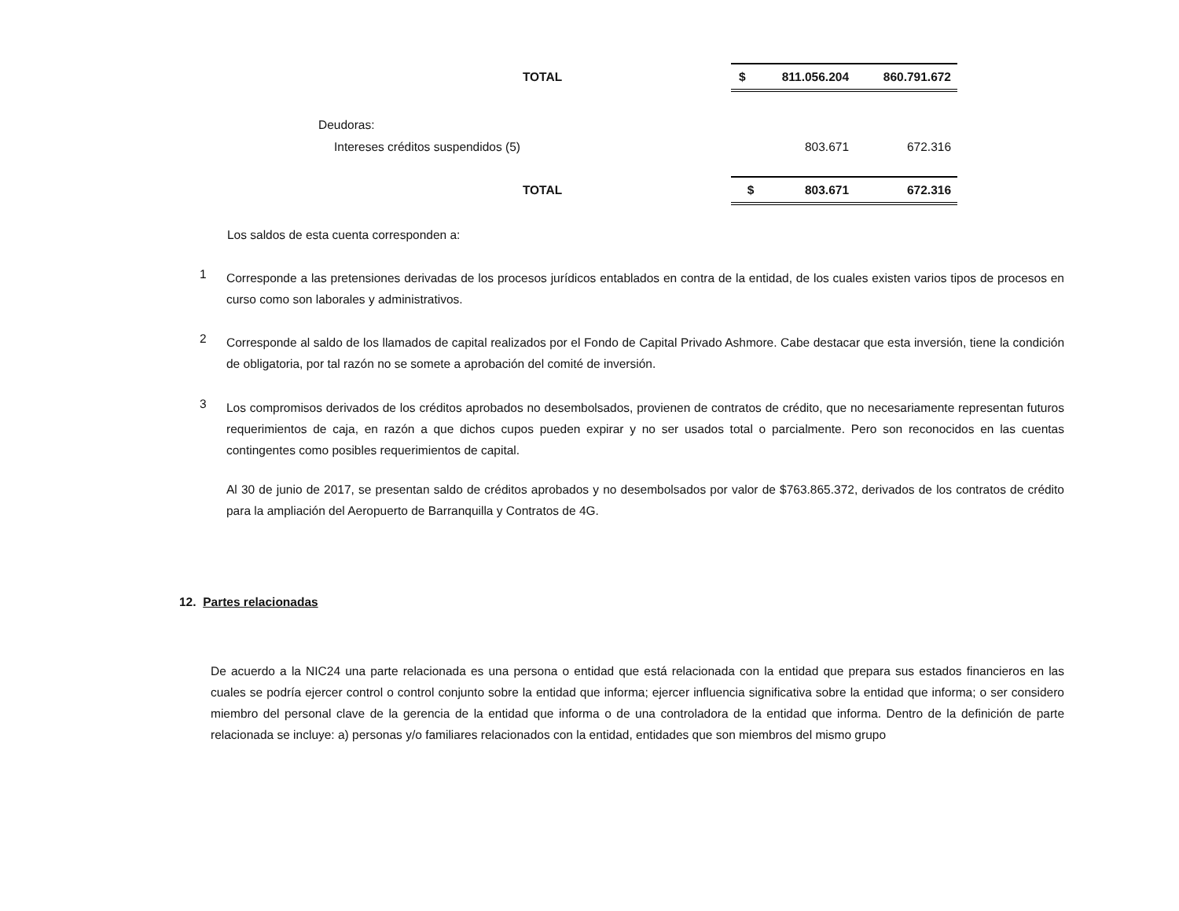| TOTAL | | $ | 811.056.204 | 860.791.672 |
| Deudoras: | | | | |
| Intereses créditos suspendidos (5) | | | 803.671 | 672.316 |
| TOTAL | | $ | 803.671 | 672.316 |
Los saldos de esta cuenta corresponden a:
1
Corresponde a las pretensiones derivadas de los procesos jurídicos entablados en contra de la entidad, de los cuales existen varios tipos de procesos en curso como son laborales y administrativos.
2
Corresponde al saldo de los llamados de capital realizados por el Fondo de Capital Privado Ashmore. Cabe destacar que esta inversión, tiene la condición de obligatoria, por tal razón no se somete a aprobación del comité de inversión.
3
Los compromisos derivados de los créditos aprobados no desembolsados, provienen de contratos de crédito, que no necesariamente representan futuros requerimientos de caja, en razón a que dichos cupos pueden expirar y no ser usados total o parcialmente. Pero son reconocidos en las cuentas contingentes como posibles requerimientos de capital.
Al 30 de junio de 2017, se presentan saldo de créditos aprobados y no desembolsados por valor de $763.865.372, derivados de los contratos de crédito para la ampliación del Aeropuerto de Barranquilla y Contratos de 4G.
12. Partes relacionadas
De acuerdo a la NIC24 una parte relacionada es una persona o entidad que está relacionada con la entidad que prepara sus estados financieros en las cuales se podría ejercer control o control conjunto sobre la entidad que informa; ejercer influencia significativa sobre la entidad que informa; o ser considero miembro del personal clave de la gerencia de la entidad que informa o de una controladora de la entidad que informa. Dentro de la definición de parte relacionada se incluye: a) personas y/o familiares relacionados con la entidad, entidades que son miembros del mismo grupo